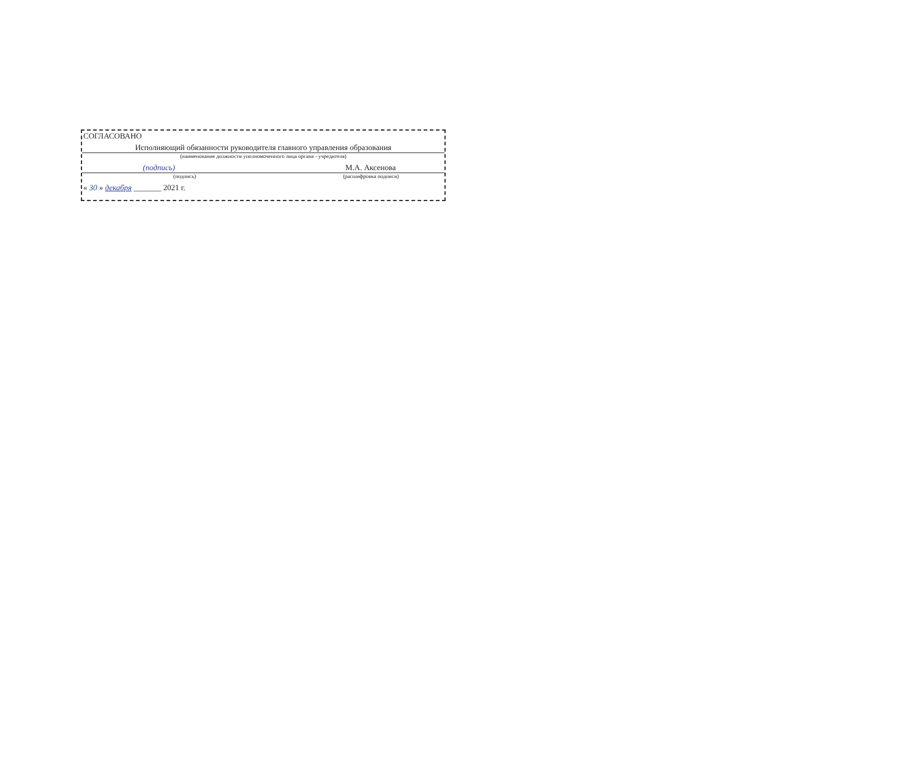СОГЛАСОВАНО
Исполняющий обязанности руководителя главного управления образования
(наименование должности уполномоченного лица органа - учредителя)
(подпись) М.А. Аксенова
(подпись) (расшифровка подписи)
« 30 » декабря _______ 2021 г.